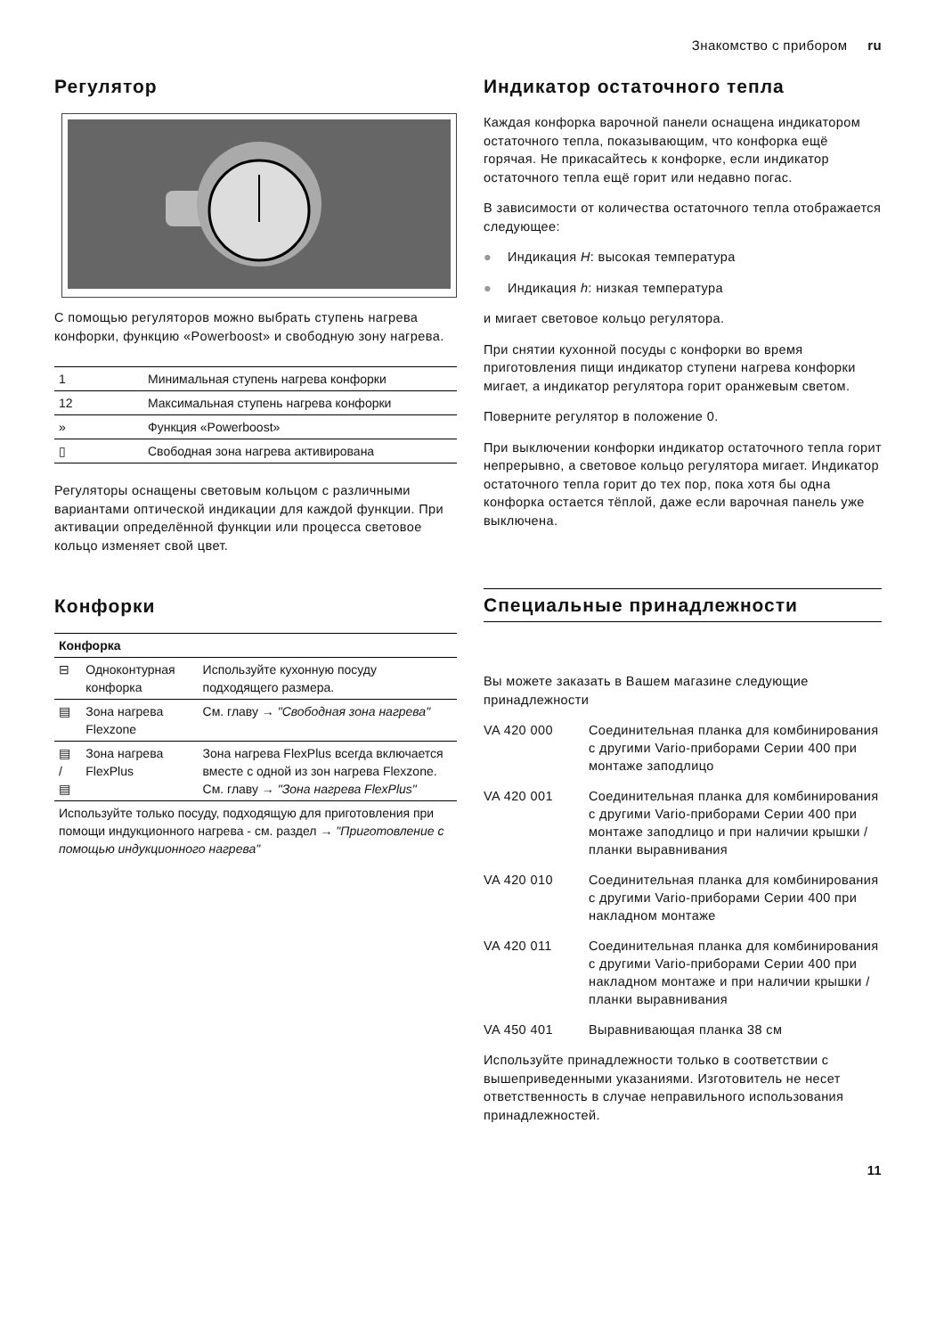Знакомство с прибором ru
Регулятор
С помощью регуляторов можно выбрать ступень нагрева конфорки, функцию «Powerboost» и свободную зону нагрева.
| 1 | Минимальная ступень нагрева конфорки |
| 12 | Максимальная ступень нагрева конфорки |
| » | Функция «Powerboost» |
| ▯ | Свободная зона нагрева активирована |
Регуляторы оснащены световым кольцом с различными вариантами оптической индикации для каждой функции. При активации определённой функции или процесса световое кольцо изменяет свой цвет.
Конфорки
| Конфорка | | |
| --- | --- | --- |
| ⊟ | Одноконтурная конфорка | Используйте кухонную посуду подходящего размера. |
| ▤ | Зона нагрева Flexzone | См. главу → "Свободная зона нагрева" |
| ▤ / ▤ | Зона нагрева FlexPlus | Зона нагрева FlexPlus всегда включается вместе с одной из зон нагрева Flexzone. См. главу → "Зона нагрева FlexPlus" |
| Используйте только посуду, подходящую для приготовления при помощи индукционного нагрева - см. раздел → "Приготовление с помощью индукционного нагрева" | | |
Индикатор остаточного тепла
Каждая конфорка варочной панели оснащена индикатором остаточного тепла, показывающим, что конфорка ещё горячая. Не прикасайтесь к конфорке, если индикатор остаточного тепла ещё горит или недавно погас.
В зависимости от количества остаточного тепла отображается следующее:
● Индикация H: высокая температура
● Индикация h: низкая температура
и мигает световое кольцо регулятора.
При снятии кухонной посуды с конфорки во время приготовления пищи индикатор ступени нагрева конфорки мигает, а индикатор регулятора горит оранжевым светом.
Поверните регулятор в положение 0.
При выключении конфорки индикатор остаточного тепла горит непрерывно, а световое кольцо регулятора мигает. Индикатор остаточного тепла горит до тех пор, пока хотя бы одна конфорка остается тёплой, даже если варочная панель уже выключена.
Специальные принадлежности
Вы можете заказать в Вашем магазине следующие принадлежности
| VA 420 000 | Соединительная планка для комбинирования с другими Vario-приборами Серии 400 при монтаже заподлицо |
| VA 420 001 | Соединительная планка для комбинирования с другими Vario-приборами Серии 400 при монтаже заподлицо и при наличии крышки / планки выравнивания |
| VA 420 010 | Соединительная планка для комбинирования с другими Vario-приборами Серии 400 при накладном монтаже |
| VA 420 011 | Соединительная планка для комбинирования с другими Vario-приборами Серии 400 при накладном монтаже и при наличии крышки / планки выравнивания |
| VA 450 401 | Выравнивающая планка 38 см |
Используйте принадлежности только в соответствии с вышеприведенными указаниями. Изготовитель не несет ответственность в случае неправильного использования принадлежностей.
11